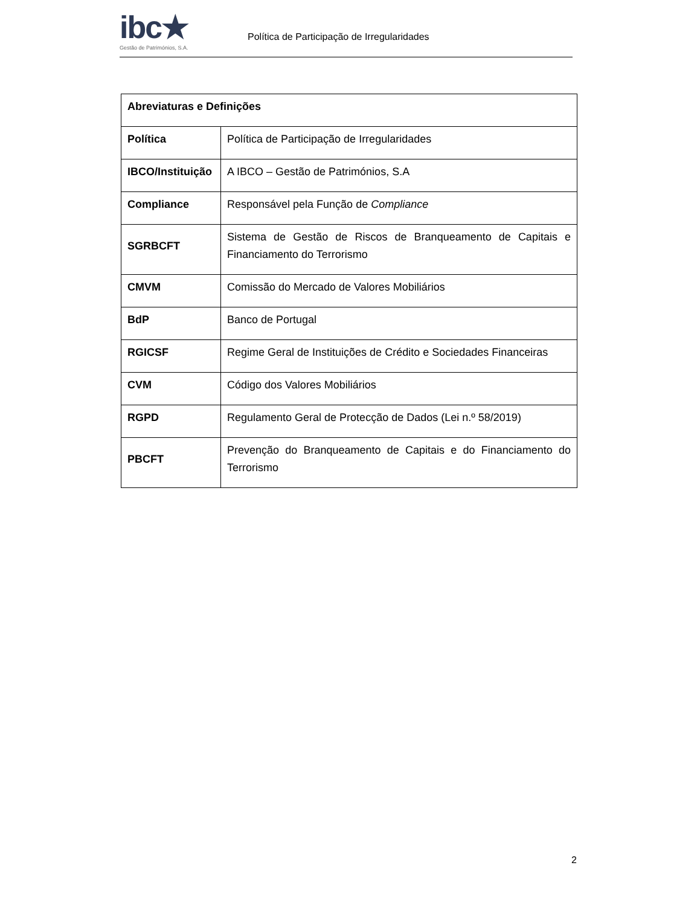ibc★
Gestão de Patrimónios, S.A.
Política de Participação de Irregularidades
| Abreviaturas e Definições | |
| --- | --- |
| Política | Política de Participação de Irregularidades |
| IBCO/Instituição | A IBCO – Gestão de Patrimónios, S.A |
| Compliance | Responsável pela Função de Compliance |
| SGRBCFT | Sistema de Gestão de Riscos de Branqueamento de Capitais e Financiamento do Terrorismo |
| CMVM | Comissão do Mercado de Valores Mobiliários |
| BdP | Banco de Portugal |
| RGICSF | Regime Geral de Instituições de Crédito e Sociedades Financeiras |
| CVM | Código dos Valores Mobiliários |
| RGPD | Regulamento Geral de Protecção de Dados (Lei n.º 58/2019) |
| PBCFT | Prevenção do Branqueamento de Capitais e do Financiamento do Terrorismo |
2